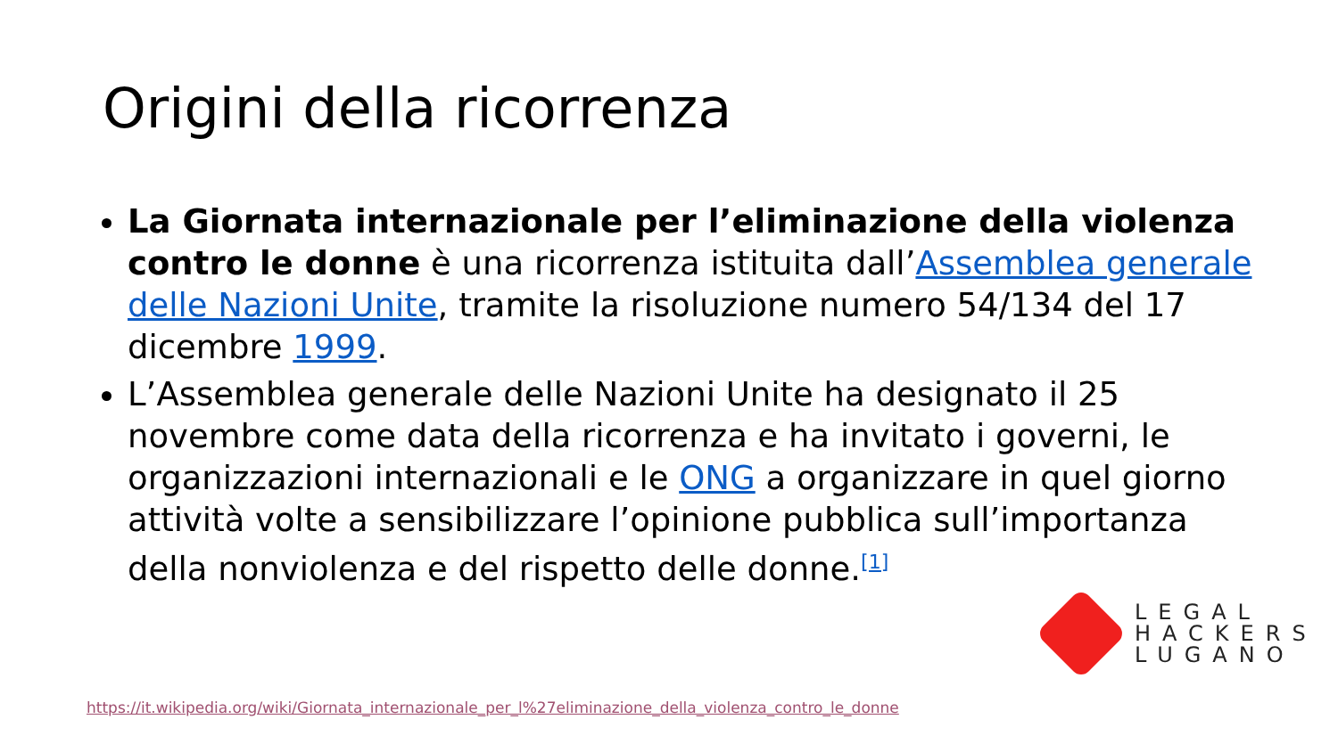Origini della ricorrenza
La Giornata internazionale per l’eliminazione della violenza contro le donne è una ricorrenza istituita dall’Assemblea generale delle Nazioni Unite, tramite la risoluzione numero 54/134 del 17 dicembre 1999.
L’Assemblea generale delle Nazioni Unite ha designato il 25 novembre come data della ricorrenza e ha invitato i governi, le organizzazioni internazionali e le ONG a organizzare in quel giorno attività volte a sensibilizzare l’opinione pubblica sull’importanza della nonviolenza e del rispetto delle donne.<sup>[1]</sup>
LEGAL
HACKERS
LUGANO
https://it.wikipedia.org/wiki/Giornata_internazionale_per_l%27eliminazione_della_violenza_contro_le_donne